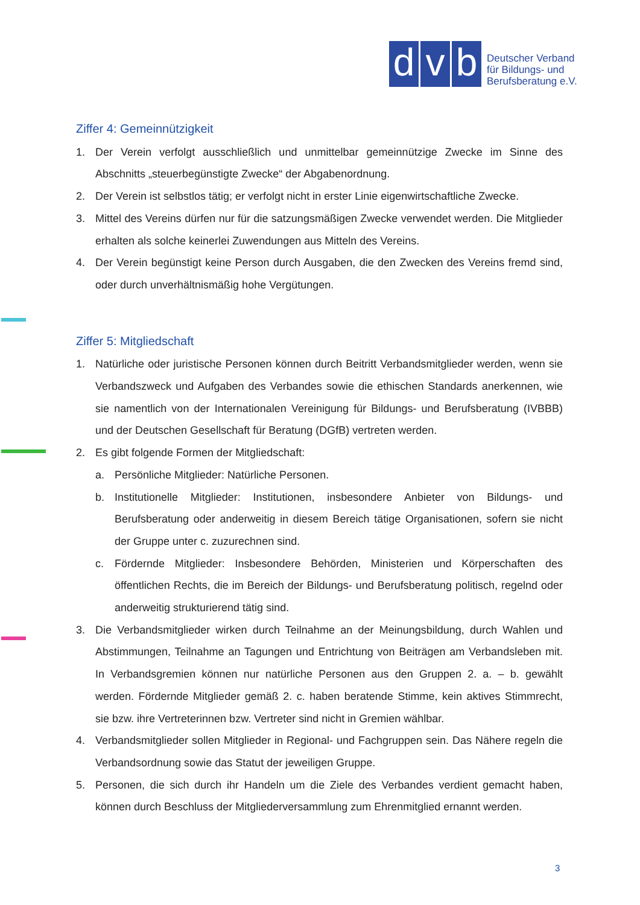d
v
b
Deutscher Verband
für Bildungs- und
Berufsberatung e.V.
Ziffer 4: Gemeinnützigkeit
1. Der Verein verfolgt ausschließlich und unmittelbar gemeinnützige Zwecke im Sinne des Abschnitts „steuerbegünstigte Zwecke“ der Abgabenordnung.
2. Der Verein ist selbstlos tätig; er verfolgt nicht in erster Linie eigenwirtschaftliche Zwecke.
3. Mittel des Vereins dürfen nur für die satzungsmäßigen Zwecke verwendet werden. Die Mitglieder erhalten als solche keinerlei Zuwendungen aus Mitteln des Vereins.
4. Der Verein begünstigt keine Person durch Ausgaben, die den Zwecken des Vereins fremd sind, oder durch unverhältnismäßig hohe Vergütungen.
Ziffer 5: Mitgliedschaft
1. Natürliche oder juristische Personen können durch Beitritt Verbandsmitglieder werden, wenn sie Verbandszweck und Aufgaben des Verbandes sowie die ethischen Standards anerkennen, wie sie namentlich von der Internationalen Vereinigung für Bildungs- und Berufsberatung (IVBBB) und der Deutschen Gesellschaft für Beratung (DGfB) vertreten werden.
2. Es gibt folgende Formen der Mitgliedschaft:
a. Persönliche Mitglieder: Natürliche Personen.
b. Institutionelle Mitglieder: Institutionen, insbesondere Anbieter von Bildungs- und Berufsberatung oder anderweitig in diesem Bereich tätige Organisationen, sofern sie nicht der Gruppe unter c. zuzurechnen sind.
c. Fördernde Mitglieder: Insbesondere Behörden, Ministerien und Körperschaften des öffentlichen Rechts, die im Bereich der Bildungs- und Berufsberatung politisch, regelnd oder anderweitig strukturierend tätig sind.
3. Die Verbandsmitglieder wirken durch Teilnahme an der Meinungsbildung, durch Wahlen und Abstimmungen, Teilnahme an Tagungen und Entrichtung von Beiträgen am Verbandsleben mit. In Verbandsgremien können nur natürliche Personen aus den Gruppen 2. a. – b. gewählt werden. Fördernde Mitglieder gemäß 2. c. haben beratende Stimme, kein aktives Stimmrecht, sie bzw. ihre Vertreterinnen bzw. Vertreter sind nicht in Gremien wählbar.
4. Verbandsmitglieder sollen Mitglieder in Regional- und Fachgruppen sein. Das Nähere regeln die Verbandsordnung sowie das Statut der jeweiligen Gruppe.
5. Personen, die sich durch ihr Handeln um die Ziele des Verbandes verdient gemacht haben, können durch Beschluss der Mitgliederversammlung zum Ehrenmitglied ernannt werden.
3